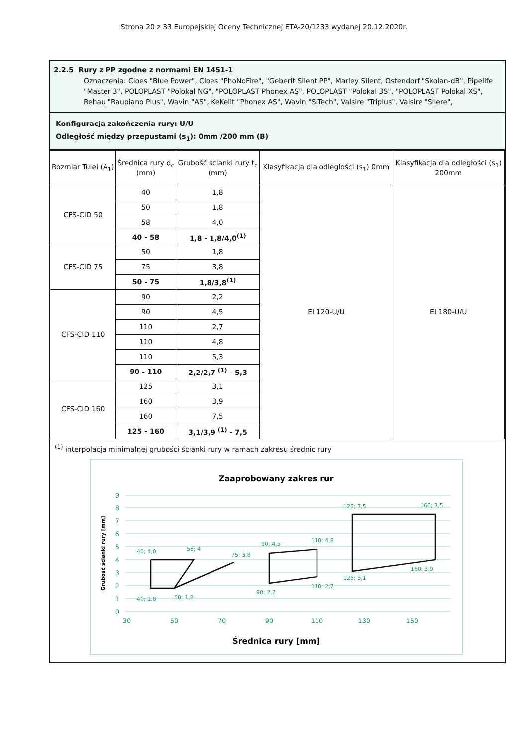Strona 20 z 33 Europejskiej Oceny Technicznej ETA-20/1233 wydanej 20.12.2020r.
2.2.5 Rury z PP zgodne z normami EN 1451-1
Oznaczenia: Cloes "Blue Power", Cloes "PhoNoFire", "Geberit Silent PP", Marley Silent, Ostendorf "Skolan-dB", Pipelife "Master 3", POLOPLAST "Polokal NG", "POLOPLAST Phonex AS", POLOPLAST "Polokal 3S", "POLOPLAST Polokal XS", Rehau "Raupiano Plus", Wavin "AS", KeKelit "Phonex AS", Wavin "SiTech", Valsire "Triplus", Valsire "Silere",
Konfiguracja zakończenia rury: U/U
Odległość między przepustami (s<sub>1</sub>): 0mm /200 mm (B)
| Rozmiar Tulei (A<sub>1</sub>) | Średnica rury d<sub>c</sub> (mm) | Grubość ścianki rury t<sub>c</sub> (mm) | Klasyfikacja dla odległości (s<sub>1</sub>) 0mm | Klasyfikacja dla odległości (s<sub>1</sub>) 200mm |
| --- | --- | --- | --- | --- |
| CFS-CID 50 | 40 | 1,8 | EI 120-U/U | EI 180-U/U |
| | 50 | 1,8 | | |
| | 58 | 4,0 | | |
| | 40 - 58 | 1,8 - 1,8/4,0<sup>(1)</sup> | | |
| CFS-CID 75 | 50 | 1,8 | | |
| | 75 | 3,8 | | |
| | 50 - 75 | 1,8/3,8<sup>(1)</sup> | | |
| CFS-CID 110 | 90 | 2,2 | | |
| | 90 | 4,5 | | |
| | 110 | 2,7 | | |
| | 110 | 4,8 | | |
| | 110 | 5,3 | | |
| | 90 - 110 | 2,2/2,7 <sup>(1)</sup> - 5,3 | | |
| CFS-CID 160 | 125 | 3,1 | | |
| | 160 | 3,9 | | |
| | 160 | 7,5 | | |
| | 125 - 160 | 3,1/3,9 <sup>(1)</sup> - 7,5 | | |
<sup>(1)</sup> interpolacja minimalnej grubości ścianki rury w ramach zakresu średnic rury
Zaaprobowany zakres rur
0
1
2
3
4
5
6
7
8
9
30
50
70
90
110
130
150
Średnica rury [mm]
Grubość ścianki rury [mm]
40; 4,0
58; 4
75; 3,8
90; 4,5
110; 4,8
125; 7,5
160; 7,5
40; 1,8
50; 1,8
90; 2,2
110; 2,7
125; 3,1
160; 3,9